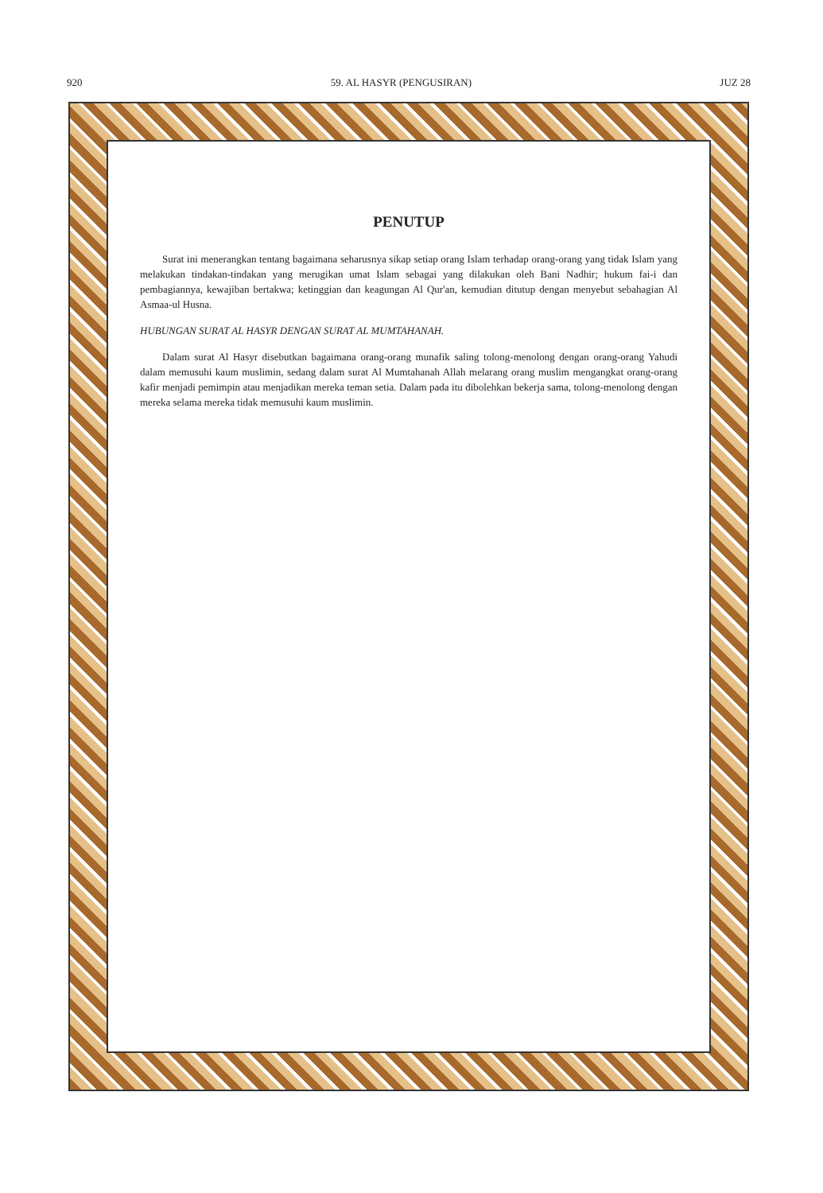920 59. AL HASYR (PENGUSIRAN) JUZ 28
PENUTUP
Surat ini menerangkan tentang bagaimana seharusnya sikap setiap orang Islam terhadap orang-orang yang tidak Islam yang melakukan tindakan-tindakan yang merugikan umat Islam sebagai yang dilakukan oleh Bani Nadhir; hukum fai-i dan pembagiannya, kewajiban bertakwa; ketinggian dan keagungan Al Qur'an, kemudian ditutup dengan menyebut sebahagian Al Asmaa-ul Husna.
HUBUNGAN SURAT AL HASYR DENGAN SURAT AL MUMTAHANAH.
Dalam surat Al Hasyr disebutkan bagaimana orang-orang munafik saling tolong-menolong dengan orang-orang Yahudi dalam memusuhi kaum muslimin, sedang dalam surat Al Mumtahanah Allah melarang orang muslim mengangkat orang-orang kafir menjadi pemimpin atau menjadikan mereka teman setia. Dalam pada itu dibolehkan bekerja sama, tolong-menolong dengan mereka selama mereka tidak memusuhi kaum muslimin.